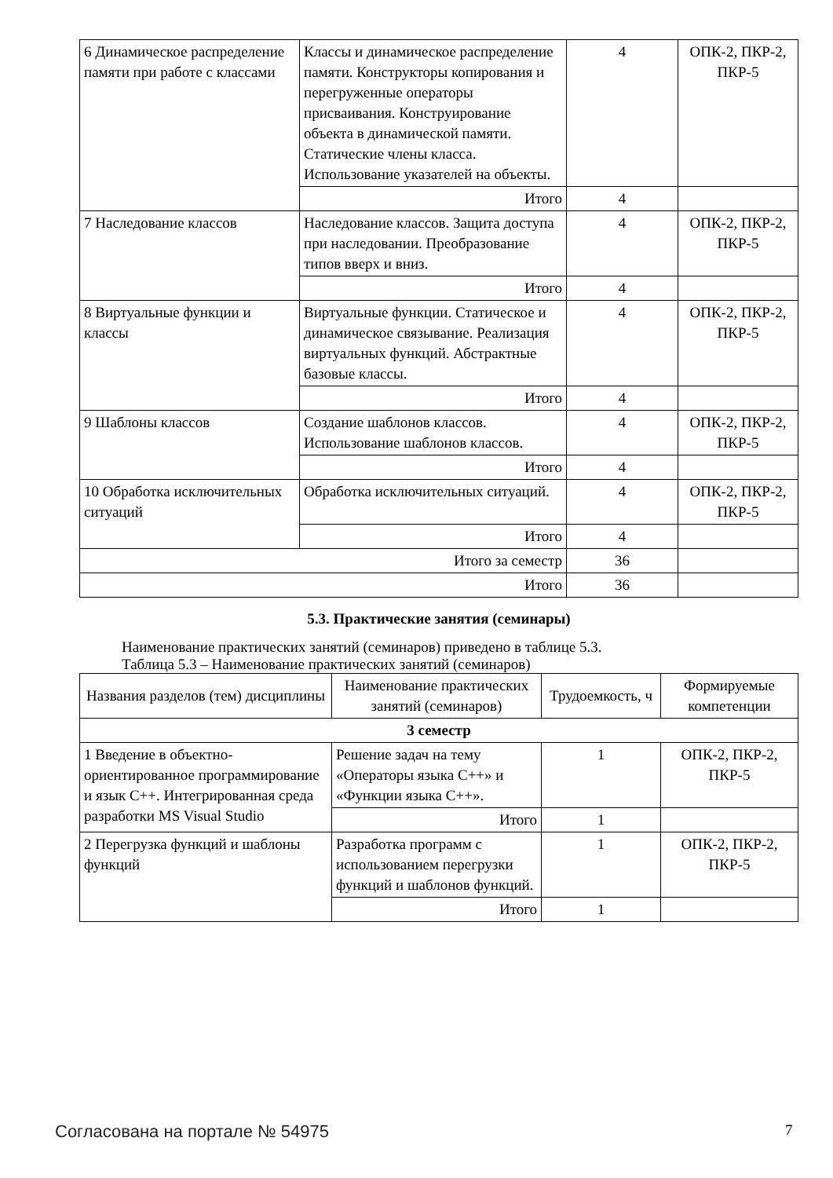| 6 Динамическое распределение памяти при работе с классами | Классы и динамическое распределение памяти. Конструкторы копирования и перегруженные операторы присваивания. Конструирование объекта в динамической памяти. Статические члены класса. Использование указателей на объекты. | 4 | ОПК-2, ПКР-2, ПКР-5 |
| | Итого | 4 | |
| 7 Наследование классов | Наследование классов. Защита доступа при наследовании. Преобразование типов вверх и вниз. | 4 | ОПК-2, ПКР-2, ПКР-5 |
| | Итого | 4 | |
| 8 Виртуальные функции и классы | Виртуальные функции. Статическое и динамическое связывание. Реализация виртуальных функций. Абстрактные базовые классы. | 4 | ОПК-2, ПКР-2, ПКР-5 |
| | Итого | 4 | |
| 9 Шаблоны классов | Создание шаблонов классов. Использование шаблонов классов. | 4 | ОПК-2, ПКР-2, ПКР-5 |
| | Итого | 4 | |
| 10 Обработка исключительных ситуаций | Обработка исключительных ситуаций. | 4 | ОПК-2, ПКР-2, ПКР-5 |
| | Итого | 4 | |
| Итого за семестр | | 36 | |
| Итого | | 36 | |
5.3. Практические занятия (семинары)
Наименование практических занятий (семинаров) приведено в таблице 5.3.
Таблица 5.3 – Наименование практических занятий (семинаров)
| Названия разделов (тем) дисциплины | Наименование практических занятий (семинаров) | Трудоемкость, ч | Формируемые компетенции |
| --- | --- | --- | --- |
| 3 семестр | | | |
| 1 Введение в объектно-ориентированное программирование и язык С++. Интегрированная среда разработки MS Visual Studio | Решение задач на тему «Операторы языка С++» и «Функции языка С++». | 1 | ОПК-2, ПКР-2, ПКР-5 |
| | Итого | 1 | |
| 2 Перегрузка функций и шаблоны функций | Разработка программ с использованием перегрузки функций и шаблонов функций. | 1 | ОПК-2, ПКР-2, ПКР-5 |
| | Итого | 1 | |
Согласована на портале № 54975 7